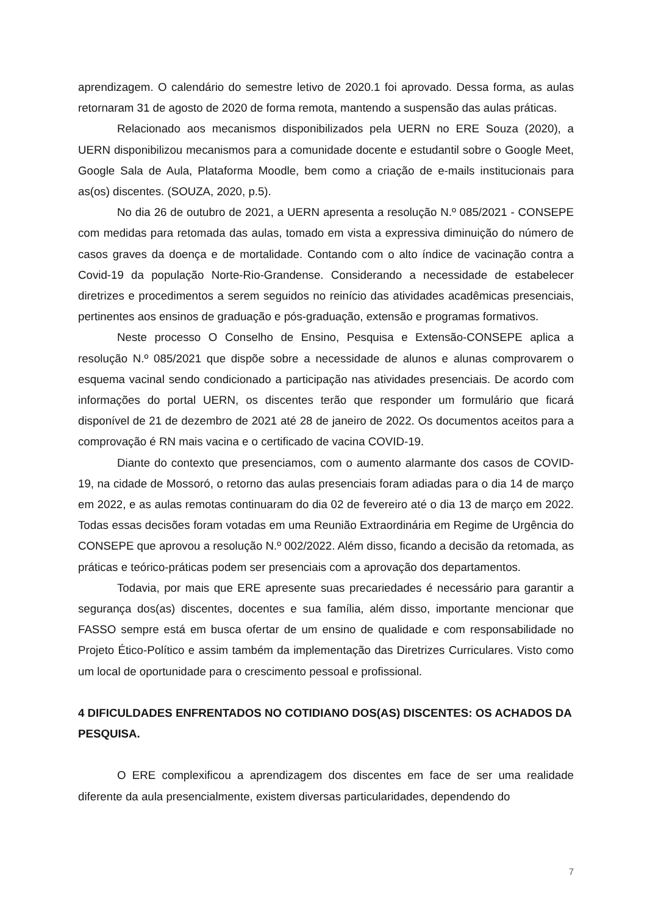aprendizagem. O calendário do semestre letivo de 2020.1 foi aprovado. Dessa forma, as aulas retornaram 31 de agosto de 2020 de forma remota, mantendo a suspensão das aulas práticas.
Relacionado aos mecanismos disponibilizados pela UERN no ERE Souza (2020), a UERN disponibilizou mecanismos para a comunidade docente e estudantil sobre o Google Meet, Google Sala de Aula, Plataforma Moodle, bem como a criação de e-mails institucionais para as(os) discentes. (SOUZA, 2020, p.5).
No dia 26 de outubro de 2021, a UERN apresenta a resolução N.º 085/2021 - CONSEPE com medidas para retomada das aulas, tomado em vista a expressiva diminuição do número de casos graves da doença e de mortalidade. Contando com o alto índice de vacinação contra a Covid-19 da população Norte-Rio-Grandense. Considerando a necessidade de estabelecer diretrizes e procedimentos a serem seguidos no reinício das atividades acadêmicas presenciais, pertinentes aos ensinos de graduação e pós-graduação, extensão e programas formativos.
Neste processo O Conselho de Ensino, Pesquisa e Extensão-CONSEPE aplica a resolução N.º 085/2021 que dispõe sobre a necessidade de alunos e alunas comprovarem o esquema vacinal sendo condicionado a participação nas atividades presenciais. De acordo com informações do portal UERN, os discentes terão que responder um formulário que ficará disponível de 21 de dezembro de 2021 até 28 de janeiro de 2022. Os documentos aceitos para a comprovação é RN mais vacina e o certificado de vacina COVID-19.
Diante do contexto que presenciamos, com o aumento alarmante dos casos de COVID-19, na cidade de Mossoró, o retorno das aulas presenciais foram adiadas para o dia 14 de março em 2022, e as aulas remotas continuaram do dia 02 de fevereiro até o dia 13 de março em 2022. Todas essas decisões foram votadas em uma Reunião Extraordinária em Regime de Urgência do CONSEPE que aprovou a resolução N.º 002/2022. Além disso, ficando a decisão da retomada, as práticas e teórico-práticas podem ser presenciais com a aprovação dos departamentos.
Todavia, por mais que ERE apresente suas precariedades é necessário para garantir a segurança dos(as) discentes, docentes e sua família, além disso, importante mencionar que FASSO sempre está em busca ofertar de um ensino de qualidade e com responsabilidade no Projeto Ético-Político e assim também da implementação das Diretrizes Curriculares. Visto como um local de oportunidade para o crescimento pessoal e profissional.
4 DIFICULDADES ENFRENTADOS NO COTIDIANO DOS(AS) DISCENTES: OS ACHADOS DA PESQUISA.
O ERE complexificou a aprendizagem dos discentes em face de ser uma realidade diferente da aula presencialmente, existem diversas particularidades, dependendo do
7